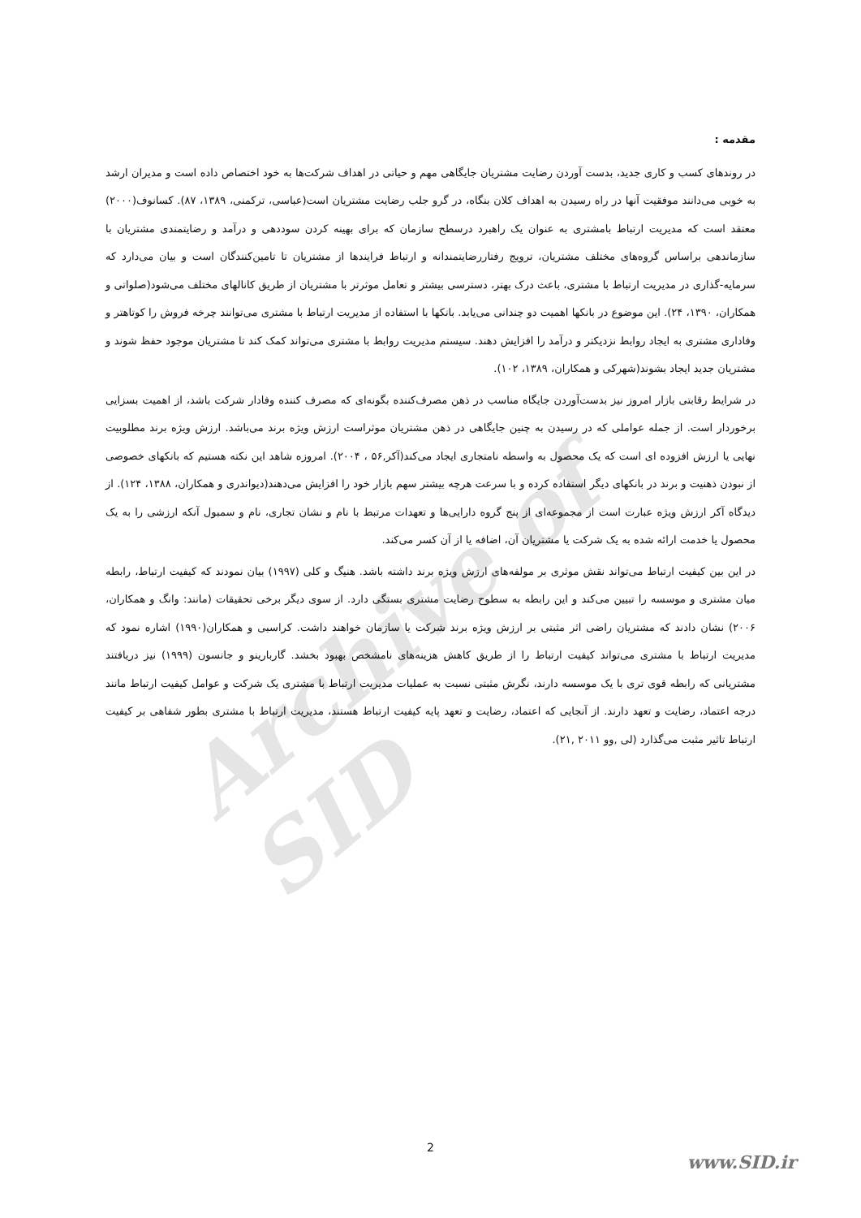Archive of SID
مقدمه :
در روندهای کسب و کاری جدید، بدست آوردن رضایت مشتریان جایگاهی مهم و حیاتی در اهداف شرکت‌ها به خود اختصاص داده است و مدیران ارشد به خوبی می‌دانند موفقیت آنها در راه رسیدن به اهداف کلان بنگاه، در گرو جلب رضایت مشتریان است(عباسی، ترکمنی، ۱۳۸۹، ۸۷). کسانوف(۲۰۰۰) معتقد است که مدیریت ارتباط بامشتری به عنوان یک راهبرد درسطح سازمان که برای بهینه کردن سوددهی و درآمد و رضایتمندی مشتریان با سازماندهی براساس گروه‌های مختلف مشتریان، ترویج رفتاررضایتمندانه و ارتباط فرایندها از مشتریان تا تامین‌کنندگان است و بیان می‌دارد که سرمایه-گذاری در مدیریت ارتباط با مشتری، باعث درک بهتر، دسترسی بیشتر و تعامل موثرتر با مشتریان از طریق کانالهای مختلف می‌شود(صلواتی و همکاران، ۱۳۹۰، ۲۴). این موضوع در بانکها اهمیت دو چندانی می‌یابد. بانکها با استفاده از مدیریت ارتباط با مشتری می‌توانند چرخه فروش را کوتاهتر و وفاداری مشتری به ایجاد روابط نزدیکتر و درآمد را افزایش دهند. سیستم مدیریت روابط با مشتری می‌تواند کمک کند تا مشتریان موجود حفظ شوند و مشتریان جدید ایجاد بشوند(شهرکی و همکاران، ۱۳۸۹، ۱۰۲).
در شرایط رقابتی بازار امروز نیز بدست‌آوردن جایگاه مناسب در ذهن مصرف‌کننده بگونه‌ای که مصرف کننده وفادار شرکت باشد، از اهمیت بسزایی برخوردار است. از جمله عواملی که در رسیدن به چنین جایگاهی در ذهن مشتریان موثراست ارزش ویژه برند می‌باشد. ارزش ویژه برند مطلوبیت نهایی یا ارزش افزوده ای است که یک محصول به واسطه نامتجاری ایجاد می‌کند(آکر,۵۶ ، ۲۰۰۴). امروزه شاهد این نکته هستیم که بانکهای خصوصی از نبودن ذهنیت و برند در بانکهای دیگر استفاده کرده و با سرعت هرچه بیشتر سهم بازار خود را افزایش می‌دهند(دیواندری و همکاران، ۱۳۸۸، ۱۲۴). از دیدگاه آکر ارزش ویژه عبارت است از مجموعه‌ای از پنج گروه دارایی‌ها و تعهدات مرتبط با نام و نشان تجاری، نام و سمبول آنکه ارزشی را به یک محصول یا خدمت ارائه شده به یک شرکت یا مشتریان آن، اضافه یا از آن کسر می‌کند.
در این بین کیفیت ارتباط می‌تواند نقش موثری بر مولفه‌های ارزش ویژه برند داشته باشد. هنیگ و کلی (۱۹۹۷) بیان نمودند که کیفیت ارتباط، رابطه میان مشتری و موسسه را تبیین می‌کند و این رابطه به سطوح رضایت مشتری بستگی دارد. از سوی دیگر برخی تحقیقات (مانند: وانگ و همکاران، ۲۰۰۶) نشان دادند که مشتریان راضی اثر مثبتی بر ارزش ویژه برند شرکت یا سازمان خواهند داشت. کراسبی و همکاران(۱۹۹۰) اشاره نمود که مدیریت ارتباط با مشتری می‌تواند کیفیت ارتباط را از طریق کاهش هزینه‌های نامشخص بهبود بخشد. گاربارینو و جانسون (۱۹۹۹) نیز دریافتند مشتریانی که رابطه قوی تری با یک موسسه دارند، نگرش مثبتی نسبت به عملیات مدیریت ارتباط با مشتری یک شرکت و عوامل کیفیت ارتباط مانند درجه اعتماد، رضایت و تعهد دارند. از آنجایی که اعتماد، رضایت و تعهد پایه کیفیت ارتباط هستند، مدیریت ارتباط با مشتری بطور شفاهی بر کیفیت ارتباط تاثیر مثبت می‌گذارد (لی ,وو ۲۰۱۱ ,۲۱).
2
www.SID.ir